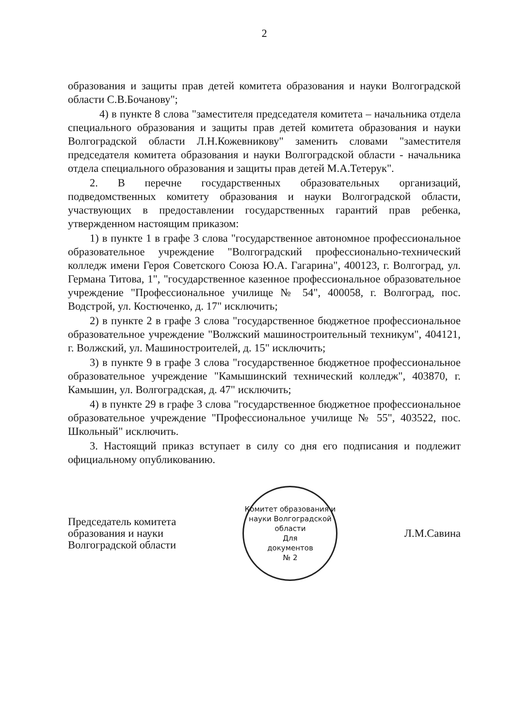2
образования и защиты прав детей комитета образования и науки Волгоградской области С.В.Бочанову";
4) в пункте 8 слова "заместителя председателя комитета – начальника отдела специального образования и защиты прав детей комитета образования и науки Волгоградской области Л.Н.Кожевникову" заменить словами "заместителя председателя комитета образования и науки Волгоградской области - начальника отдела специального образования и защиты прав детей М.А.Тетерук".
2. В перечне государственных образовательных организаций, подведомственных комитету образования и науки Волгоградской области, участвующих в предоставлении государственных гарантий прав ребенка, утвержденном настоящим приказом:
1) в пункте 1 в графе 3 слова "государственное автономное профессиональное образовательное учреждение "Волгоградский профессионально-технический колледж имени Героя Советского Союза Ю.А. Гагарина", 400123, г. Волгоград, ул. Германа Титова, 1", "государственное казенное профессиональное образовательное учреждение "Профессиональное училище № 54", 400058, г. Волгоград, пос. Водстрой, ул. Костюченко, д. 17" исключить;
2) в пункте 2 в графе 3 слова "государственное бюджетное профессиональное образовательное учреждение "Волжский машиностроительный техникум", 404121, г. Волжский, ул. Машиностроителей, д. 15" исключить;
3) в пункте 9 в графе 3 слова "государственное бюджетное профессиональное образовательное учреждение "Камышинский технический колледж", 403870, г. Камышин, ул. Волгоградская, д. 47" исключить;
4) в пункте 29 в графе 3 слова "государственное бюджетное профессиональное образовательное учреждение "Профессиональное училище № 55", 403522, пос. Школьный" исключить.
3. Настоящий приказ вступает в силу со дня его подписания и подлежит официальному опубликованию.
Председатель комитета
образования и науки
Волгоградской области
Комитет образования и науки Волгоградской области
Для
документов
№ 2
Л.М.Савина